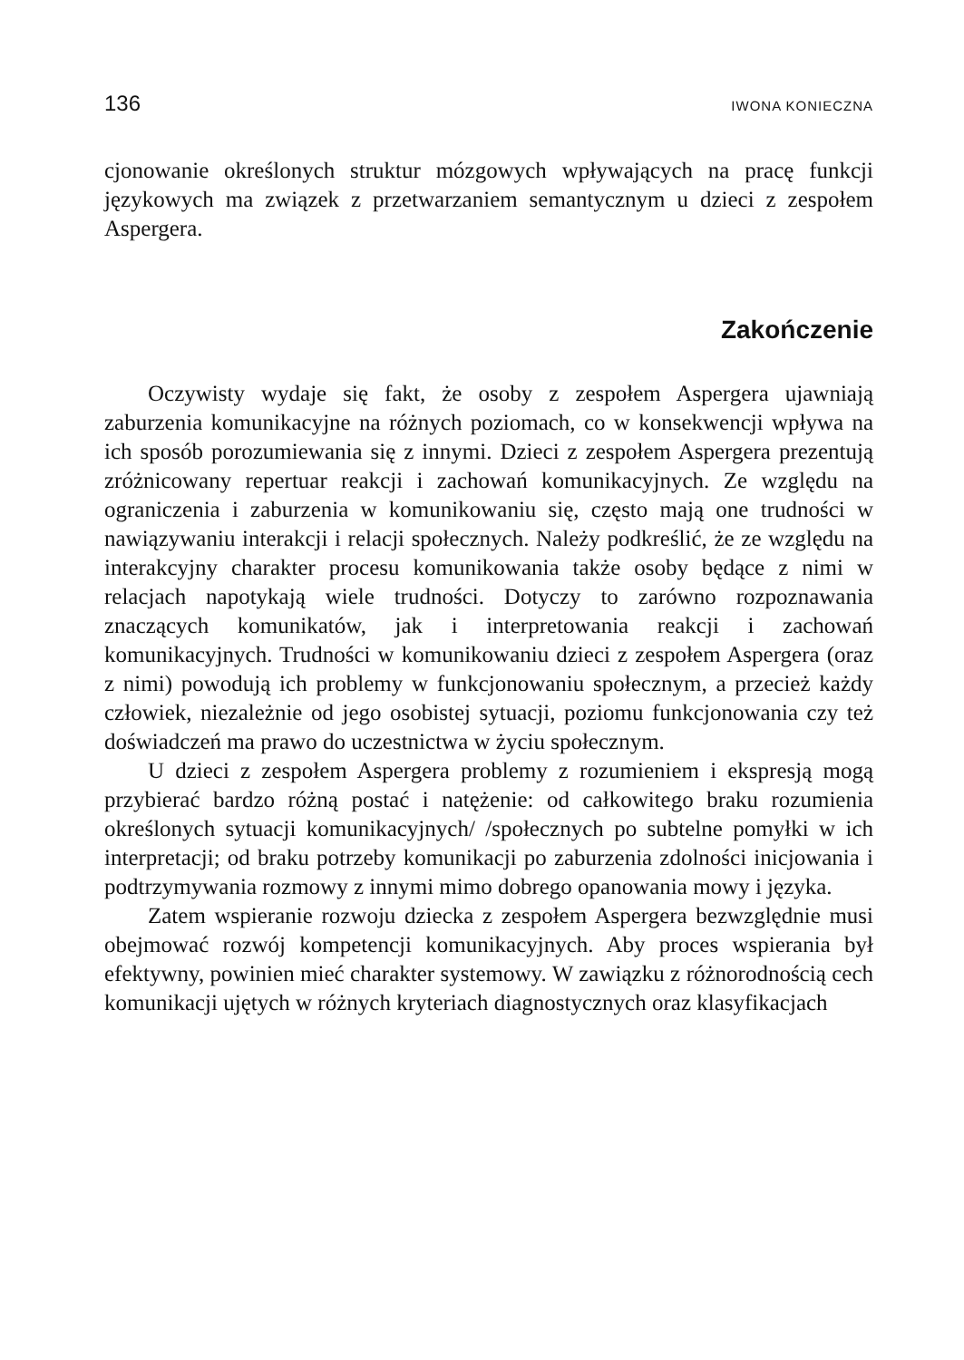136 IWONA KONIECZNA
cjonowanie określonych struktur mózgowych wpływających na pracę funkcji językowych ma związek z przetwarzaniem semantycznym u dzieci z zespołem Aspergera.
Zakończenie
Oczywisty wydaje się fakt, że osoby z zespołem Aspergera ujawniają zaburzenia komunikacyjne na różnych poziomach, co w konsekwencji wpływa na ich sposób porozumiewania się z innymi. Dzieci z zespołem Aspergera prezentują zróżnicowany repertuar reakcji i zachowań komunikacyjnych. Ze względu na ograniczenia i zaburzenia w komunikowaniu się, często mają one trudności w nawiązywaniu interakcji i relacji społecznych. Należy podkreślić, że ze względu na interakcyjny charakter procesu komunikowania także osoby będące z nimi w relacjach napotykają wiele trudności. Dotyczy to zarówno rozpoznawania znaczących komunikatów, jak i interpretowania reakcji i zachowań komunikacyjnych. Trudności w komunikowaniu dzieci z zespołem Aspergera (oraz z nimi) powodują ich problemy w funkcjonowaniu społecznym, a przecież każdy człowiek, niezależnie od jego osobistej sytuacji, poziomu funkcjonowania czy też doświadczeń ma prawo do uczestnictwa w życiu społecznym.
U dzieci z zespołem Aspergera problemy z rozumieniem i ekspresją mogą przybierać bardzo różną postać i natężenie: od całkowitego braku rozumienia określonych sytuacji komunikacyjnych/ /społecznych po subtelne pomyłki w ich interpretacji; od braku potrzeby komunikacji po zaburzenia zdolności inicjowania i podtrzymywania rozmowy z innymi mimo dobrego opanowania mowy i języka.
Zatem wspieranie rozwoju dziecka z zespołem Aspergera bezwzględnie musi obejmować rozwój kompetencji komunikacyjnych. Aby proces wspierania był efektywny, powinien mieć charakter systemowy. W zawiązku z różnorodnością cech komunikacji ujętych w różnych kryteriach diagnostycznych oraz klasyfikacjach